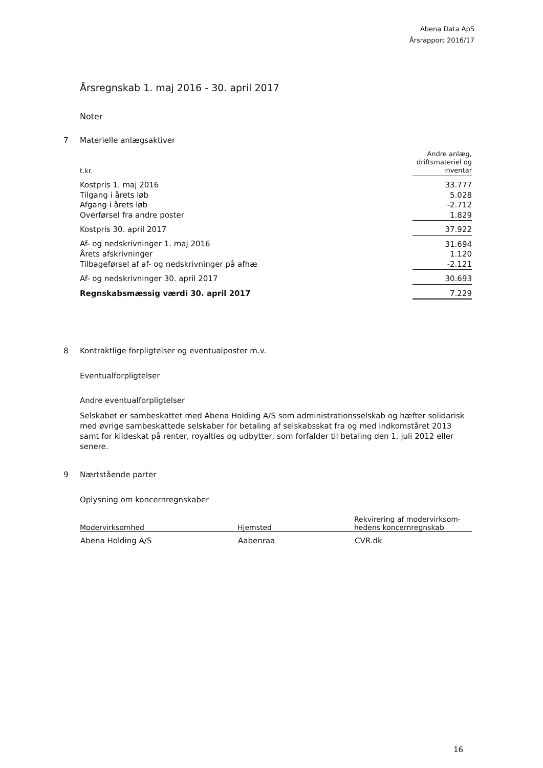Abena Data ApS
Årsrapport 2016/17
Årsregnskab 1. maj 2016 - 30. april 2017
Noter
7 Materielle anlægsaktiver
| t.kr. | Andre anlæg, driftsmateriel og inventar |
| Kostpris 1. maj 2016 | 33.777 |
| Tilgang i årets løb | 5.028 |
| Afgang i årets løb | -2.712 |
| Overførsel fra andre poster | 1.829 |
| Kostpris 30. april 2017 | 37.922 |
| Af- og nedskrivninger 1. maj 2016 | 31.694 |
| Årets afskrivninger | 1.120 |
| Tilbageførsel af af- og nedskrivninger på afhæ | -2.121 |
| Af- og nedskrivninger 30. april 2017 | 30.693 |
| Regnskabsmæssig værdi 30. april 2017 | 7.229 |
8 Kontraktlige forpligtelser og eventualposter m.v.
Eventualforpligtelser
Andre eventualforpligtelser
Selskabet er sambeskattet med Abena Holding A/S som administrationsselskab og hæfter solidarisk med øvrige sambeskattede selskaber for betaling af selskabsskat fra og med indkomståret 2013 samt for kildeskat på renter, royalties og udbytter, som forfalder til betaling den 1. juli 2012 eller senere.
9 Nærtstående parter
Oplysning om koncernregnskaber
| Modervirksomhed | Hjemsted | Rekvirering af modervirksom- hedens koncernregnskab |
| --- | --- | --- |
| Abena Holding A/S | Aabenraa | CVR.dk |
16